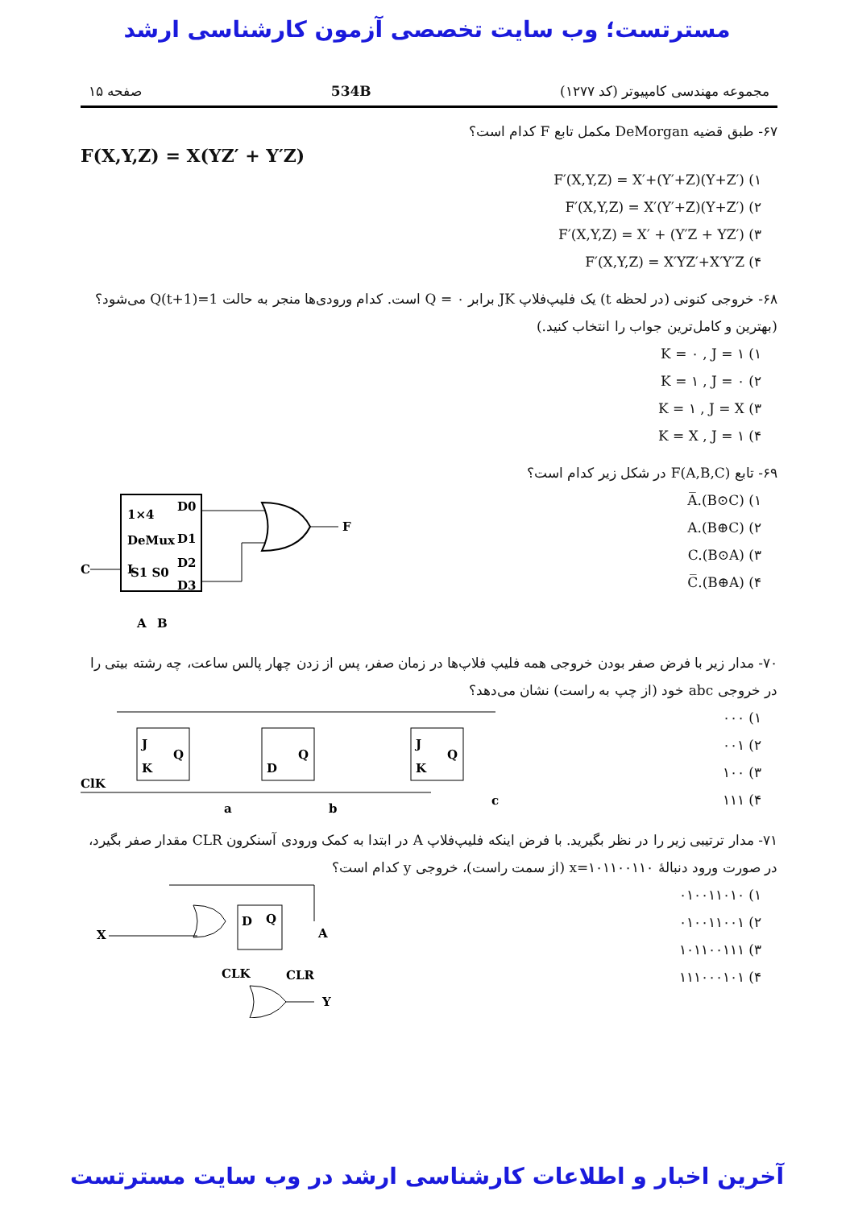مسترتست؛ وب سایت تخصصی آزمون کارشناسی ارشد
مجموعه مهندسی کامپیوتر (کد ۱۲۷۷) 534B صفحه ۱۵
۶۷- طبق قضیه DeMorgan مکمل تابع F کدام است؟
F(X,Y,Z) = X(YZ′ + Y′Z)
۱) F′(X,Y,Z) = X′+(Y′+Z)(Y+Z′)
۲) F′(X,Y,Z) = X′(Y′+Z)(Y+Z′)
۳) F′(X,Y,Z) = X′ + (Y′Z + YZ′)
۴) F′(X,Y,Z) = X′YZ′+X′Y′Z
۶۸- خروجی کنونی (در لحظه t) یک فلیپ‌فلاپ JK برابر Q = ۰ است. کدام ورودی‌ها منجر به حالت Q(t+1)=1 می‌شود؟ (بهترین و کامل‌ترین جواب را انتخاب کنید.)
۱) K = ۰ , J = ۱
۲) K = ۱ , J = ۰
۳) K = ۱ , J = X
۴) K = X , J = ۱
۶۹- تابع F(A,B,C) در شکل زیر کدام است؟
۱) A̅.(B⊙C)
۲) A.(B⊕C)
۳) C.(B⊙A)
۴) C̅.(B⊕A)
1×4
DeMux
S1 S0
D0
D1
D2
D3
C
I
F
A
B
۷۰- مدار زیر با فرض صفر بودن خروجی همه فلیپ فلاپ‌ها در زمان صفر، پس از زدن چهار پالس ساعت، چه رشته بیتی را در خروجی abc خود (از چپ به راست) نشان می‌دهد؟
۱) ۰۰۰
۲) ۰۰۱
۳) ۱۰۰
۴) ۱۱۱
J
K
Q
D
Q
J
K
Q
ClK
a
b
c
۷۱- مدار ترتیبی زیر را در نظر بگیرید. با فرض اینکه فلیپ‌فلاپ A در ابتدا به کمک ورودی آسنکرون CLR مقدار صفر بگیرد، در صورت ورود دنبالهٔ x=۱۰۱۱۰۰۱۱۰ (از سمت راست)، خروجی y کدام است؟
۱) ۰۱۰۰۱۱۰۱۰
۲) ۰۱۰۰۱۱۰۰۱
۳) ۱۰۱۱۰۰۱۱۱
۴) ۱۱۱۰۰۰۱۰۱
D
Q
X
A
CLK
CLR
Y
آخرین اخبار و اطلاعات کارشناسی ارشد در وب سایت مسترتست